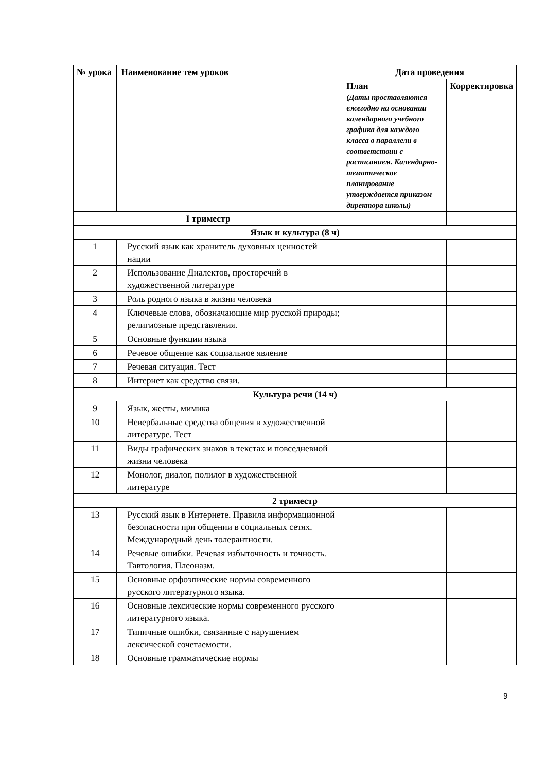| № урока | Наименование тем уроков | Дата проведения | |
| --- | --- | --- | --- |
| | | План (Даты проставляются ежегодно на основании календарного учебного графика для каждого класса в параллели в соответствии с расписанием. Календарно-тематическое планирование утверждается приказом директора школы) | Корректировка |
| I триместр | | | |
| Язык и культура (8 ч) | | | |
| 1 | Русский язык как хранитель духовных ценностей нации | | |
| 2 | Использование Диалектов, просторечий в художественной литературе | | |
| 3 | Роль родного языка в жизни человека | | |
| 4 | Ключевые слова, обозначающие мир русской природы; религиозные представления. | | |
| 5 | Основные функции языка | | |
| 6 | Речевое общение как социальное явление | | |
| 7 | Речевая ситуация. Тест | | |
| 8 | Интернет как средство связи. | | |
| Культура речи (14 ч) | | | |
| 9 | Язык, жесты, мимика | | |
| 10 | Невербальные средства общения в художественной литературе. Тест | | |
| 11 | Виды графических знаков в текстах и повседневной жизни человека | | |
| 12 | Монолог, диалог, полилог в художественной литературе | | |
| 2 триместр | | | |
| 13 | Русский язык в Интернете. Правила информационной безопасности при общении в социальных сетях. Международный день толерантности. | | |
| 14 | Речевые ошибки. Речевая избыточность и точность. Тавтология. Плеоназм. | | |
| 15 | Основные орфоэпические нормы современного русского литературного языка. | | |
| 16 | Основные лексические нормы современного русского литературного языка. | | |
| 17 | Типичные ошибки, связанные с нарушением лексической сочетаемости. | | |
| 18 | Основные грамматические нормы | | |
9